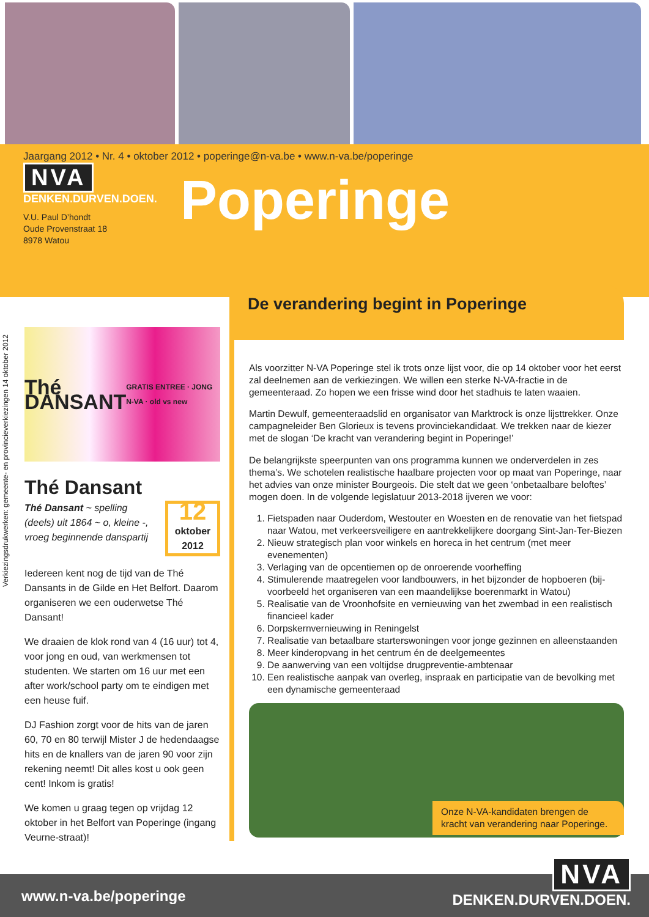Jaargang 2012 • Nr. 4 • oktober 2012 • poperinge@n-va.be • www.n-va.be/poperinge
NVA
DENKEN.DURVEN.DOEN.
V.U. Paul D’hondt
Oude Provenstraat 18
8978 Watou
Poperinge
Verkiezingsdrukwerken: gemeente- en provincieverkiezingen 14 oktober 2012
Thé DANSANT GRATIS ENTREE · JONG N-VA · old vs new
Thé Dansant
Thé Dansant ~ spelling (deels) uit 1864 ~ o, kleine -, vroeg beginnende danspartij
12
oktober
2012
Iedereen kent nog de tijd van de Thé Dansants in de Gilde en Het Belfort. Daarom organiseren we een ouderwetse Thé Dansant!
We draaien de klok rond van 4 (16 uur) tot 4, voor jong en oud, van werkmensen tot studenten. We starten om 16 uur met een after work/school party om te eindigen met een heuse fuif.
DJ Fashion zorgt voor de hits van de jaren 60, 70 en 80 terwijl Mister J de hedendaagse hits en de knallers van de jaren 90 voor zijn rekening neemt! Dit alles kost u ook geen cent! Inkom is gratis!
We komen u graag tegen op vrijdag 12 oktober in het Belfort van Poperinge (ingang Veurne-straat)!
De verandering begint in Poperinge
Als voorzitter N-VA Poperinge stel ik trots onze lijst voor, die op 14 oktober voor het eerst zal deelnemen aan de verkiezingen. We willen een sterke N-VA-fractie in de gemeenteraad. Zo hopen we een frisse wind door het stadhuis te laten waaien.
Martin Dewulf, gemeenteraadslid en organisator van Marktrock is onze lijsttrekker. Onze campagneleider Ben Glorieux is tevens provinciekandidaat. We trekken naar de kiezer met de slogan ‘De kracht van verandering begint in Poperinge!’
De belangrijkste speerpunten van ons programma kunnen we onderverdelen in zes thema’s. We schotelen realistische haalbare projecten voor op maat van Poperinge, naar het advies van onze minister Bourgeois. Die stelt dat we geen ‘onbetaalbare beloftes’ mogen doen. In de volgende legislatuur 2013-2018 ijveren we voor:
1. Fietspaden naar Ouderdom, Westouter en Woesten en de renovatie van het fietspad naar Watou, met verkeersveiligere en aantrekkelijkere doorgang Sint-Jan-Ter-Biezen
2. Nieuw strategisch plan voor winkels en horeca in het centrum (met meer evenementen)
3. Verlaging van de opcentiemen op de onroerende voorheffing
4. Stimulerende maatregelen voor landbouwers, in het bijzonder de hopboeren (bij-voorbeeld het organiseren van een maandelijkse boerenmarkt in Watou)
5. Realisatie van de Vroonhofsite en vernieuwing van het zwembad in een realistisch financieel kader
6. Dorpskernvernieuwing in Reningelst
7. Realisatie van betaalbare starterswoningen voor jonge gezinnen en alleenstaanden
8. Meer kinderopvang in het centrum én de deelgemeentes
9. De aanwerving van een voltijdse drugpreventie-ambtenaar
10. Een realistische aanpak van overleg, inspraak en participatie van de bevolking met een dynamische gemeenteraad
Onze N-VA-kandidaten brengen de kracht van verandering naar Poperinge.
www.n-va.be/poperinge
NVA
DENKEN.DURVEN.DOEN.